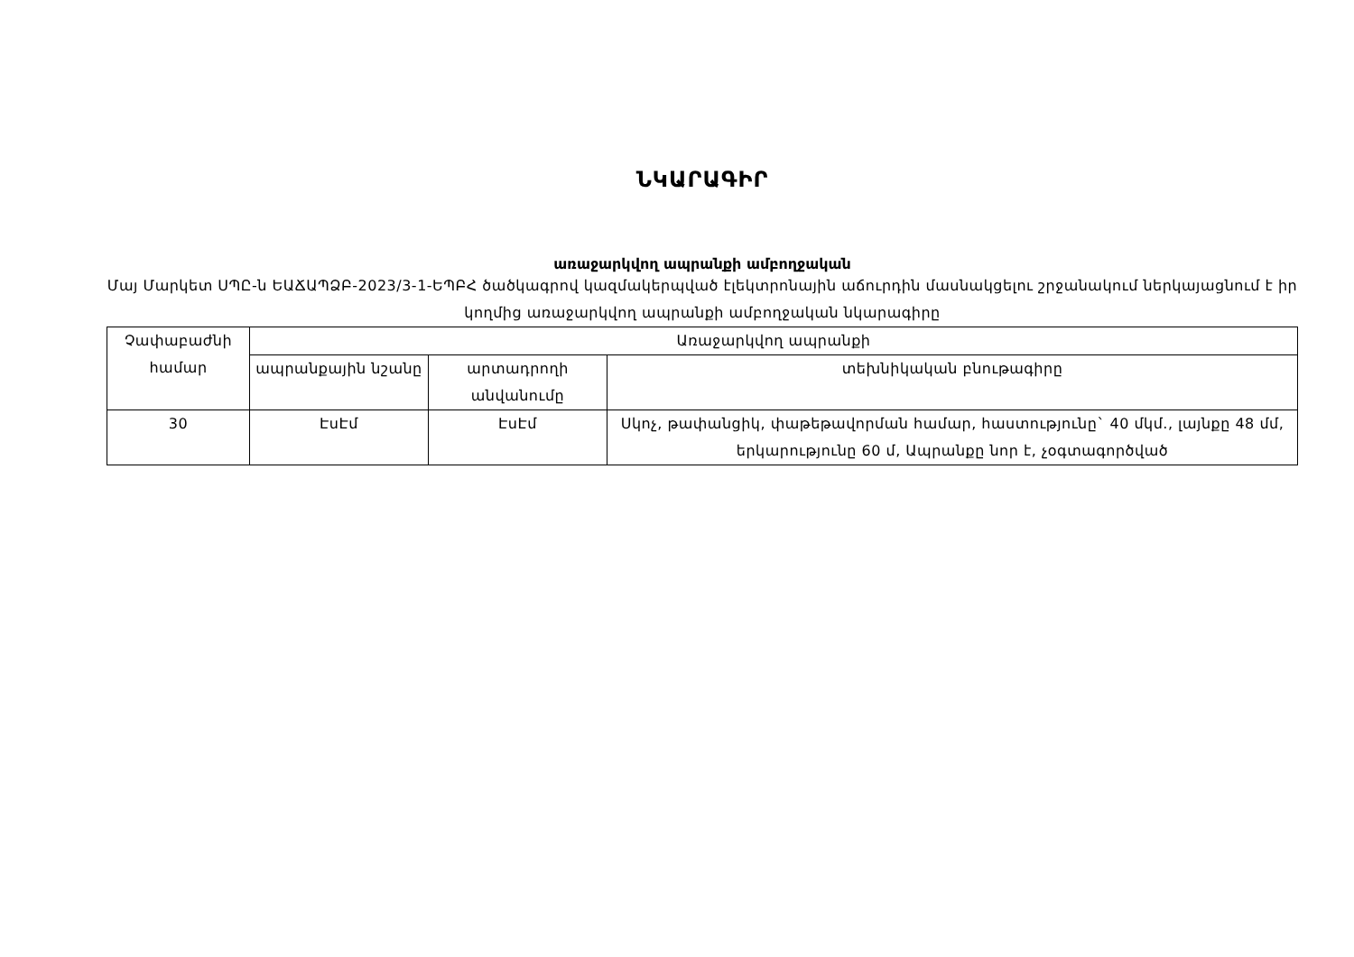ՆԿԱՐԱԳԻՐ
առաջարկվող ապրանքի ամբողջական
Մայ Մարկետ ՍՊԸ-ն ԵԱՃԱՊՁԲ-2023/3-1-ԵՊԲՀ ծածկագրով կազմակերպված էլեկտրոնային աճուրդին մասնակցելու շրջանակում ներկայացնում է իր կողմից առաջարկվող ապրանքի ամբողջական նկարագիրը
| Չափաբաժնի համար | Առաջարկվող ապրանքի | | |
| --- | --- | --- | --- |
| | ապրանքային նշանը | արտադրողի անվանումը | տեխնիկական բնութագիրը |
| 30 | ԷսԷմ | ԷսԷմ | Սկոչ, թափանցիկ, փաթեթավորման համար, հաստությունը` 40 մկմ., լայնքը 48 մմ, երկարությունը 60 մ, Ապրանքը նոր է, չօգտագործված |